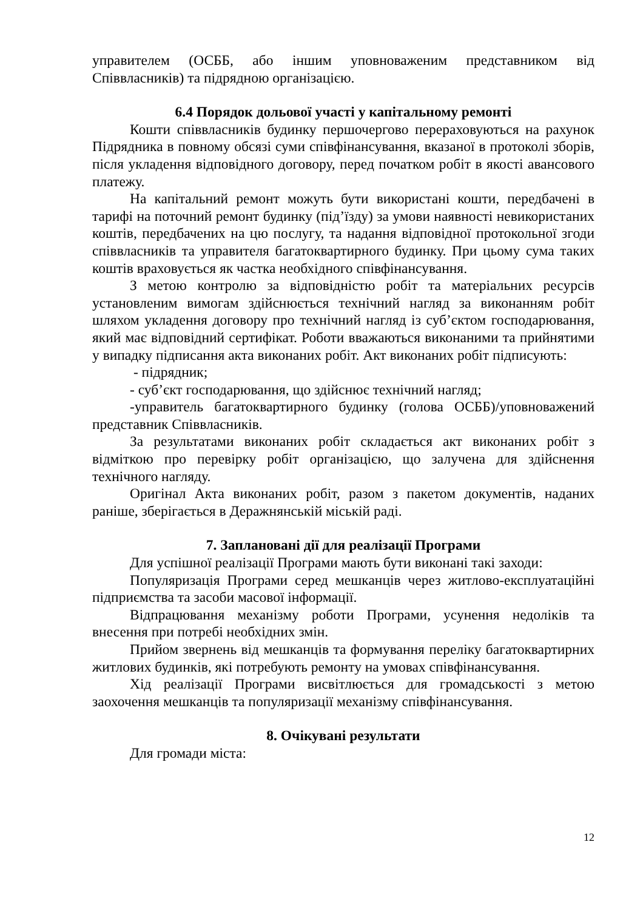управителем (ОСББ, або іншим уповноваженим представником від Співвласників) та підрядною організацією.
6.4 Порядок дольової участі у капітальному ремонті
Кошти співвласників будинку першочергово перераховуються на рахунок Підрядника в повному обсязі суми співфінансування, вказаної в протоколі зборів, після укладення відповідного договору, перед початком робіт в якості авансового платежу.
На капітальний ремонт можуть бути використані кошти, передбачені в тарифі на поточний ремонт будинку (під’їзду) за умови наявності невикористаних коштів, передбачених на цю послугу, та надання відповідної протокольної згоди співвласників та управителя багатоквартирного будинку. При цьому сума таких коштів враховується як частка необхідного співфінансування.
З метою контролю за відповідністю робіт та матеріальних ресурсів установленим вимогам здійснюється технічний нагляд за виконанням робіт шляхом укладення договору про технічний нагляд із суб’єктом господарювання, який має відповідний сертифікат. Роботи вважаються виконаними та прийнятими у випадку підписання акта виконаних робіт. Акт виконаних робіт підписують:
- підрядник;
- суб’єкт господарювання, що здійснює технічний нагляд;
-управитель багатоквартирного будинку (голова ОСББ)/уповноважений представник Співвласників.
За результатами виконаних робіт складається акт виконаних робіт з відміткою про перевірку робіт організацією, що залучена для здійснення технічного нагляду.
Оригінал Акта виконаних робіт, разом з пакетом документів, наданих раніше, зберігається в Деражнянській міській раді.
7. Заплановані дії для реалізації Програми
Для успішної реалізації Програми мають бути виконані такі заходи:
Популяризація Програми серед мешканців через житлово-експлуатаційні підприємства та засоби масової інформації.
Відпрацювання механізму роботи Програми, усунення недоліків та внесення при потребі необхідних змін.
Прийом звернень від мешканців та формування переліку багатоквартирних житлових будинків, які потребують ремонту на умовах співфінансування.
Хід реалізації Програми висвітлюється для громадськості з метою заохочення мешканців та популяризації механізму співфінансування.
8. Очікувані результати
Для громади міста:
12